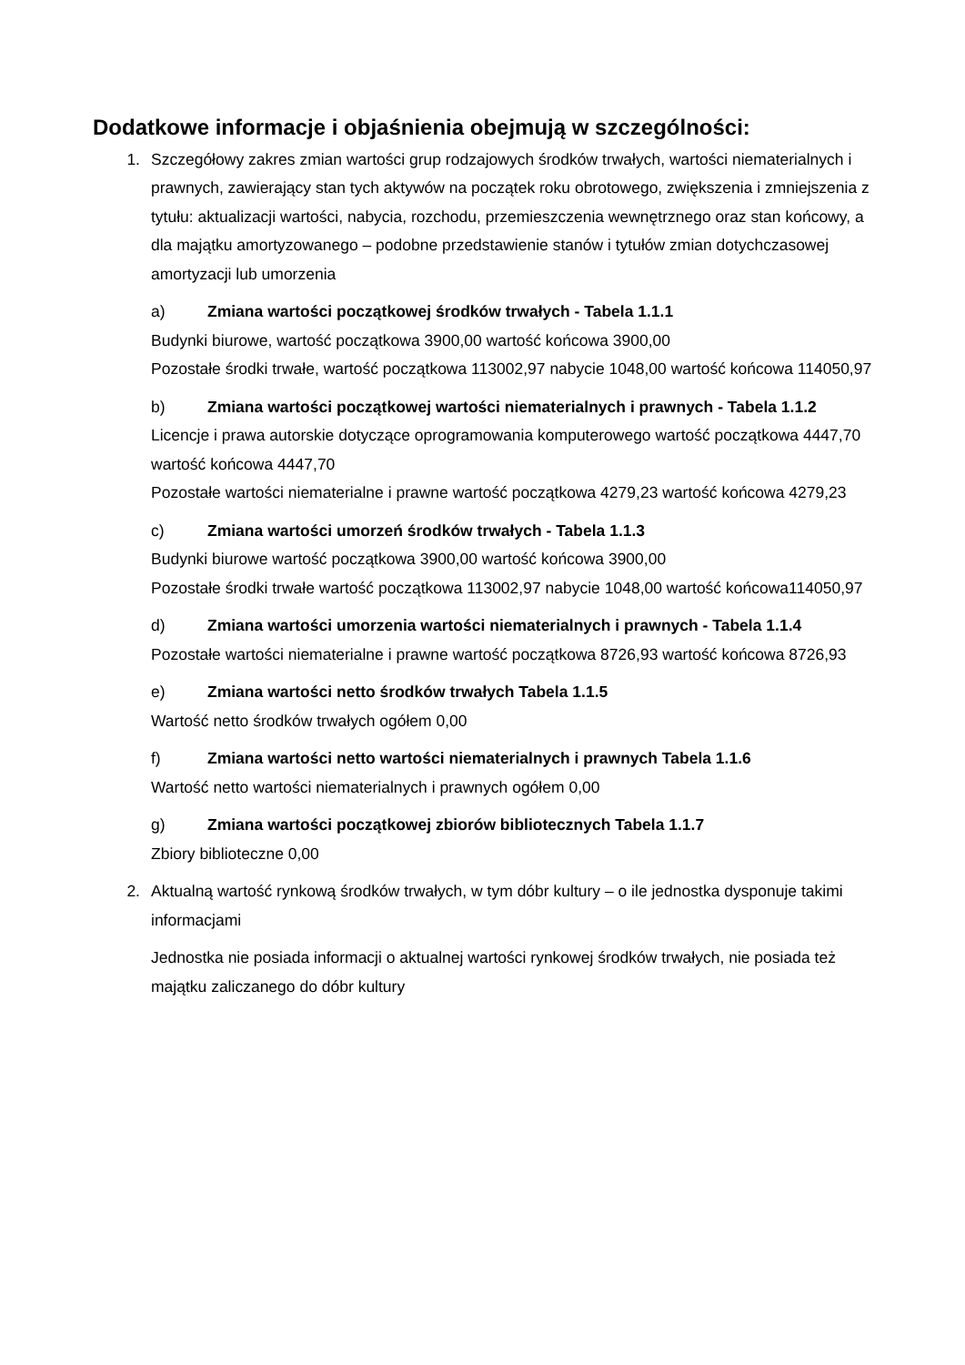Dodatkowe informacje i objaśnienia obejmują w szczególności:
1. Szczegółowy zakres zmian wartości grup rodzajowych środków trwałych, wartości niematerialnych i prawnych, zawierający stan tych aktywów na początek roku obrotowego, zwiększenia i zmniejszenia z tytułu: aktualizacji wartości, nabycia, rozchodu, przemieszczenia wewnętrznego oraz stan końcowy, a dla majątku amortyzowanego – podobne przedstawienie stanów i tytułów zmian dotychczasowej amortyzacji lub umorzenia
a) Zmiana wartości początkowej środków trwałych - Tabela 1.1.1
Budynki biurowe, wartość początkowa 3900,00 wartość końcowa 3900,00
Pozostałe środki trwałe, wartość początkowa 113002,97 nabycie 1048,00 wartość końcowa 114050,97
b) Zmiana wartości początkowej wartości niematerialnych i prawnych - Tabela 1.1.2
Licencje i prawa autorskie dotyczące oprogramowania komputerowego wartość początkowa 4447,70 wartość końcowa 4447,70
Pozostałe wartości niematerialne i prawne wartość początkowa 4279,23 wartość końcowa 4279,23
c) Zmiana wartości umorzeń środków trwałych - Tabela 1.1.3
Budynki biurowe wartość początkowa 3900,00 wartość końcowa 3900,00
Pozostałe środki trwałe wartość początkowa 113002,97 nabycie 1048,00 wartość końcowa114050,97
d) Zmiana wartości umorzenia wartości niematerialnych i prawnych - Tabela 1.1.4
Pozostałe wartości niematerialne i prawne wartość początkowa 8726,93 wartość końcowa 8726,93
e) Zmiana wartości netto środków trwałych Tabela 1.1.5
Wartość netto środków trwałych ogółem 0,00
f) Zmiana wartości netto wartości niematerialnych i prawnych Tabela 1.1.6
Wartość netto wartości niematerialnych i prawnych ogółem 0,00
g) Zmiana wartości początkowej zbiorów bibliotecznych Tabela 1.1.7
Zbiory biblioteczne 0,00
2. Aktualną wartość rynkową środków trwałych, w tym dóbr kultury – o ile jednostka dysponuje takimi informacjami
Jednostka nie posiada informacji o aktualnej wartości rynkowej środków trwałych, nie posiada też majątku zaliczanego do dóbr kultury